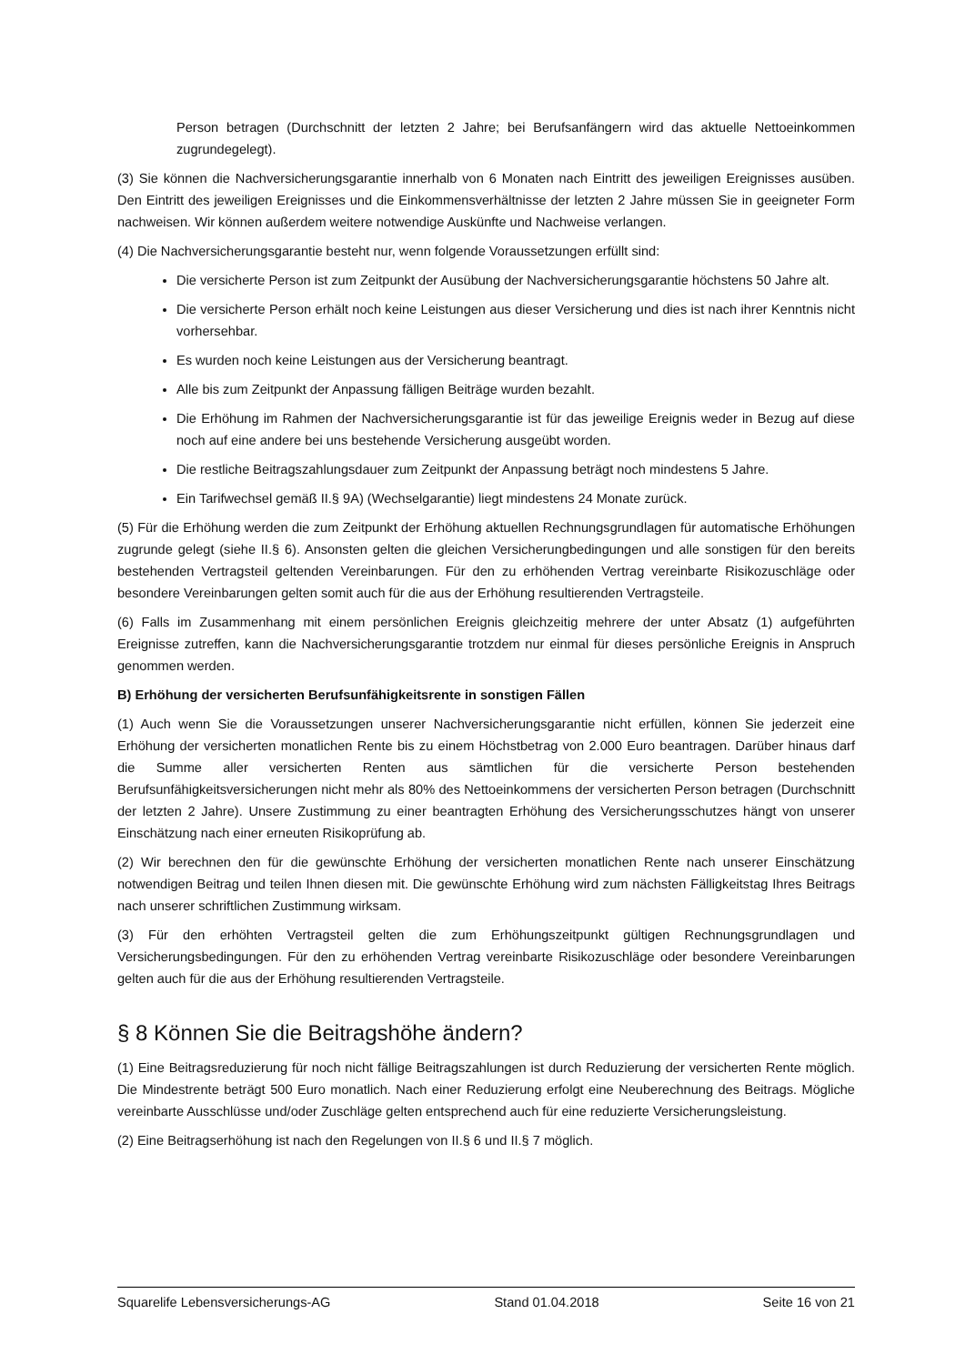Person betragen (Durchschnitt der letzten 2 Jahre; bei Berufsanfängern wird das aktuelle Nettoeinkommen zugrundegelegt).
(3) Sie können die Nachversicherungsgarantie innerhalb von 6 Monaten nach Eintritt des jeweiligen Ereignisses ausüben. Den Eintritt des jeweiligen Ereignisses und die Einkommensverhältnisse der letzten 2 Jahre müssen Sie in geeigneter Form nachweisen. Wir können außerdem weitere notwendige Auskünfte und Nachweise verlangen.
(4) Die Nachversicherungsgarantie besteht nur, wenn folgende Voraussetzungen erfüllt sind:
Die versicherte Person ist zum Zeitpunkt der Ausübung der Nachversicherungsgarantie höchstens 50 Jahre alt.
Die versicherte Person erhält noch keine Leistungen aus dieser Versicherung und dies ist nach ihrer Kenntnis nicht vorhersehbar.
Es wurden noch keine Leistungen aus der Versicherung beantragt.
Alle bis zum Zeitpunkt der Anpassung fälligen Beiträge wurden bezahlt.
Die Erhöhung im Rahmen der Nachversicherungsgarantie ist für das jeweilige Ereignis weder in Bezug auf diese noch auf eine andere bei uns bestehende Versicherung ausgeübt worden.
Die restliche Beitragszahlungsdauer zum Zeitpunkt der Anpassung beträgt noch mindestens 5 Jahre.
Ein Tarifwechsel gemäß II.§ 9A) (Wechselgarantie) liegt mindestens 24 Monate zurück.
(5) Für die Erhöhung werden die zum Zeitpunkt der Erhöhung aktuellen Rechnungsgrundlagen für automatische Erhöhungen zugrunde gelegt (siehe II.§ 6). Ansonsten gelten die gleichen Versicherungbedingungen und alle sonstigen für den bereits bestehenden Vertragsteil geltenden Vereinbarungen. Für den zu erhöhenden Vertrag vereinbarte Risikozuschläge oder besondere Vereinbarungen gelten somit auch für die aus der Erhöhung resultierenden Vertragsteile.
(6) Falls im Zusammenhang mit einem persönlichen Ereignis gleichzeitig mehrere der unter Absatz (1) aufgeführten Ereignisse zutreffen, kann die Nachversicherungsgarantie trotzdem nur einmal für dieses persönliche Ereignis in Anspruch genommen werden.
B) Erhöhung der versicherten Berufsunfähigkeitsrente in sonstigen Fällen
(1) Auch wenn Sie die Voraussetzungen unserer Nachversicherungsgarantie nicht erfüllen, können Sie jederzeit eine Erhöhung der versicherten monatlichen Rente bis zu einem Höchstbetrag von 2.000 Euro beantragen. Darüber hinaus darf die Summe aller versicherten Renten aus sämtlichen für die versicherte Person bestehenden Berufsunfähigkeitsversicherungen nicht mehr als 80% des Nettoeinkommens der versicherten Person betragen (Durchschnitt der letzten 2 Jahre). Unsere Zustimmung zu einer beantragten Erhöhung des Versicherungsschutzes hängt von unserer Einschätzung nach einer erneuten Risikoprüfung ab.
(2) Wir berechnen den für die gewünschte Erhöhung der versicherten monatlichen Rente nach unserer Einschätzung notwendigen Beitrag und teilen Ihnen diesen mit. Die gewünschte Erhöhung wird zum nächsten Fälligkeitstag Ihres Beitrags nach unserer schriftlichen Zustimmung wirksam.
(3) Für den erhöhten Vertragsteil gelten die zum Erhöhungszeitpunkt gültigen Rechnungsgrundlagen und Versicherungsbedingungen. Für den zu erhöhenden Vertrag vereinbarte Risikozuschläge oder besondere Vereinbarungen gelten auch für die aus der Erhöhung resultierenden Vertragsteile.
§ 8 Können Sie die Beitragshöhe ändern?
(1) Eine Beitragsreduzierung für noch nicht fällige Beitragszahlungen ist durch Reduzierung der versicherten Rente möglich. Die Mindestrente beträgt 500 Euro monatlich. Nach einer Reduzierung erfolgt eine Neuberechnung des Beitrags. Mögliche vereinbarte Ausschlüsse und/oder Zuschläge gelten entsprechend auch für eine reduzierte Versicherungsleistung.
(2) Eine Beitragserhöhung ist nach den Regelungen von II.§ 6 und II.§ 7 möglich.
Squarelife Lebensversicherungs-AG Stand 01.04.2018 Seite 16 von 21